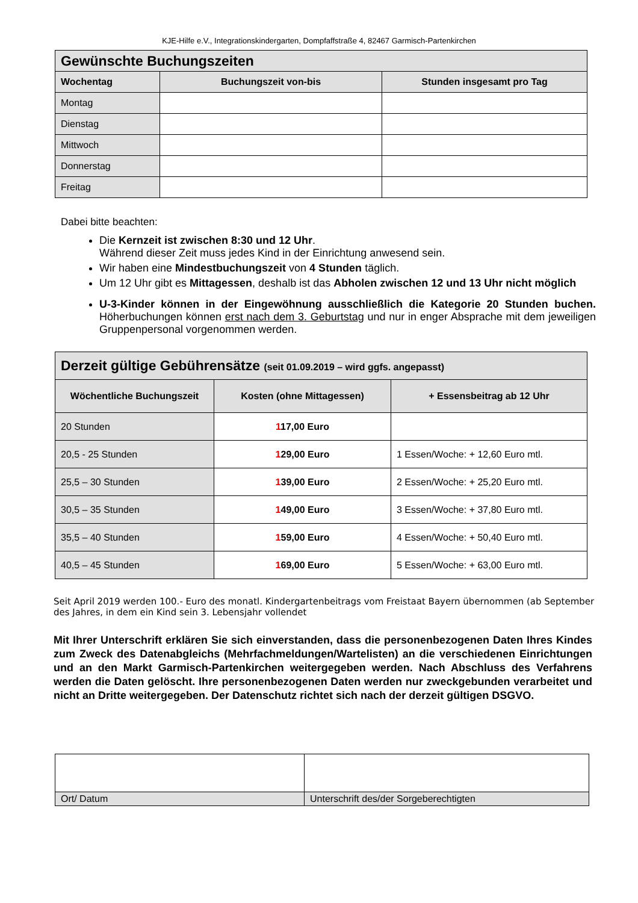KJE-Hilfe e.V., Integrationskindergarten, Dompfaffstraße 4, 82467 Garmisch-Partenkirchen
| Gewünschte Buchungszeiten | | |
| --- | --- | --- |
| Wochentag | Buchungszeit von-bis | Stunden insgesamt pro Tag |
| Montag | | |
| Dienstag | | |
| Mittwoch | | |
| Donnerstag | | |
| Freitag | | |
Dabei bitte beachten:
Die Kernzeit ist zwischen 8:30 und 12 Uhr.
Während dieser Zeit muss jedes Kind in der Einrichtung anwesend sein.
Wir haben eine Mindestbuchungszeit von 4 Stunden täglich.
Um 12 Uhr gibt es Mittagessen, deshalb ist das Abholen zwischen 12 und 13 Uhr nicht möglich
U-3-Kinder können in der Eingewöhnung ausschließlich die Kategorie 20 Stunden buchen. Höherbuchungen können erst nach dem 3. Geburtstag und nur in enger Absprache mit dem jeweiligen Gruppenpersonal vorgenommen werden.
| Derzeit gültige Gebührensätze (seit 01.09.2019 – wird ggfs. angepasst) | | |
| --- | --- | --- |
| Wöchentliche Buchungszeit | Kosten (ohne Mittagessen) | + Essensbeitrag ab 12 Uhr |
| 20 Stunden | 1 17,00 Euro | |
| 20,5 - 25 Stunden | 1 29,00 Euro | 1 Essen/Woche: + 12,60 Euro mtl. |
| 25,5 – 30 Stunden | 1 39,00 Euro | 2 Essen/Woche: + 25,20 Euro mtl. |
| 30,5 – 35 Stunden | 1 49,00 Euro | 3 Essen/Woche: + 37,80 Euro mtl. |
| 35,5 – 40 Stunden | 1 59,00 Euro | 4 Essen/Woche: + 50,40 Euro mtl. |
| 40,5 – 45 Stunden | 1 69,00 Euro | 5 Essen/Woche: + 63,00 Euro mtl. |
Seit April 2019 werden 100.- Euro des monatl. Kindergartenbeitrags vom Freistaat Bayern übernommen (ab September des Jahres, in dem ein Kind sein 3. Lebensjahr vollendet
Mit Ihrer Unterschrift erklären Sie sich einverstanden, dass die personenbezogenen Daten Ihres Kindes zum Zweck des Datenabgleichs (Mehrfachmeldungen/Wartelisten) an die verschiedenen Einrichtungen und an den Markt Garmisch-Partenkirchen weitergegeben werden. Nach Abschluss des Verfahrens werden die Daten gelöscht. Ihre personenbezogenen Daten werden nur zweckgebunden verarbeitet und nicht an Dritte weitergegeben. Der Datenschutz richtet sich nach der derzeit gültigen DSGVO.
| Ort/ Datum | Unterschrift des/der Sorgeberechtigten |